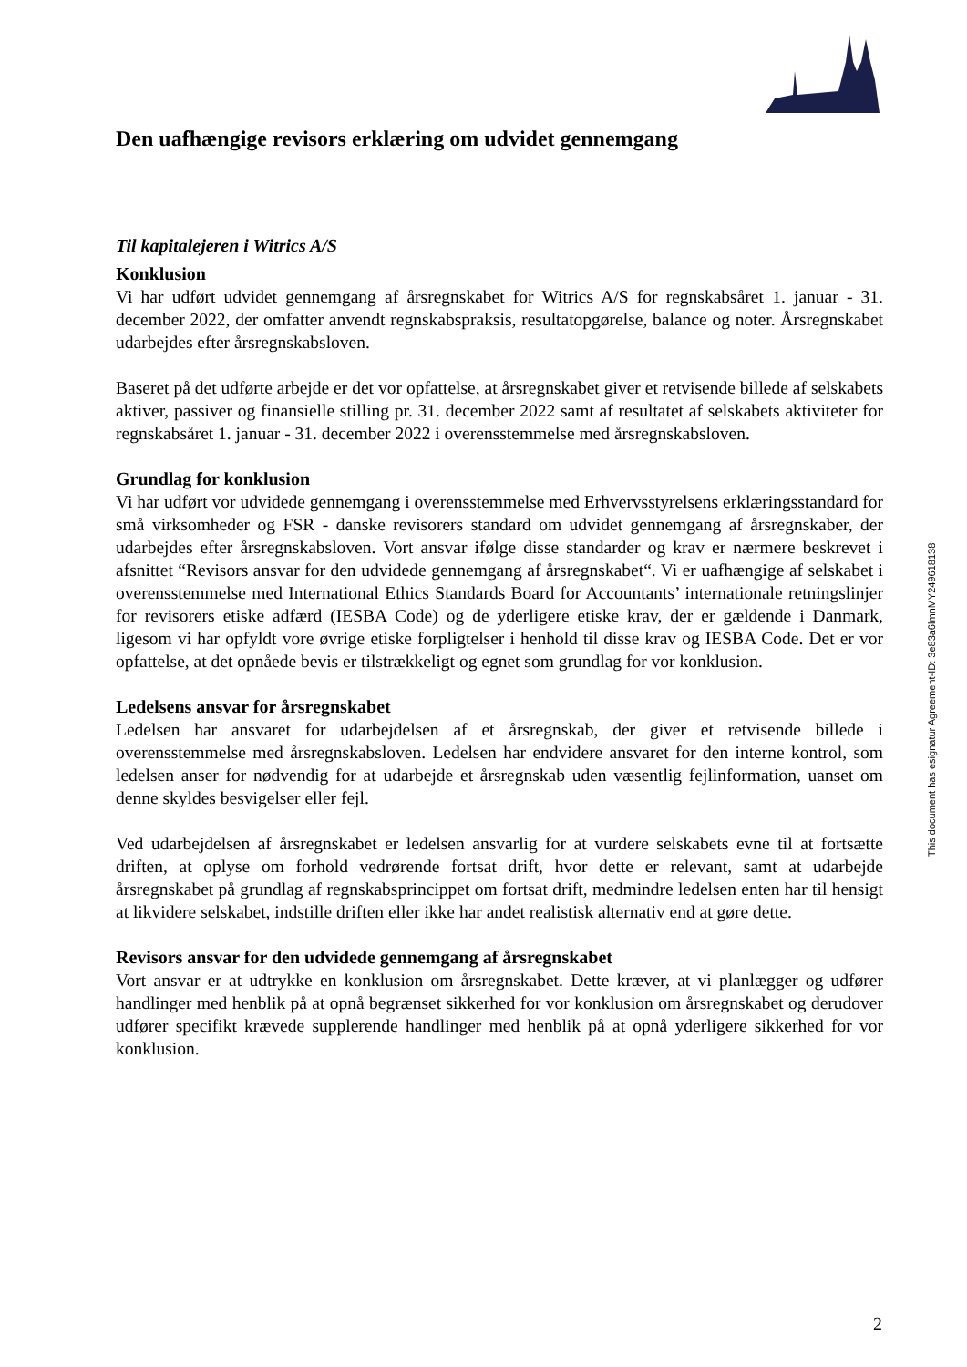Den uafhængige revisors erklæring om udvidet gennemgang
Til kapitalejeren i Witrics A/S
Konklusion
Vi har udført udvidet gennemgang af årsregnskabet for Witrics A/S for regnskabsåret 1. januar - 31. december 2022, der omfatter anvendt regnskabspraksis, resultatopgørelse, balance og noter. Årsregnskabet udarbejdes efter årsregnskabsloven.
Baseret på det udførte arbejde er det vor opfattelse, at årsregnskabet giver et retvisende billede af selskabets aktiver, passiver og finansielle stilling pr. 31. december 2022 samt af resultatet af selskabets aktiviteter for regnskabsåret 1. januar - 31. december 2022 i overensstemmelse med årsregnskabsloven.
Grundlag for konklusion
Vi har udført vor udvidede gennemgang i overensstemmelse med Erhvervsstyrelsens erklæringsstandard for små virksomheder og FSR - danske revisorers standard om udvidet gennemgang af årsregnskaber, der udarbejdes efter årsregnskabsloven. Vort ansvar ifølge disse standarder og krav er nærmere beskrevet i afsnittet “Revisors ansvar for den udvidede gennemgang af årsregnskabet“. Vi er uafhængige af selskabet i overensstemmelse med International Ethics Standards Board for Accountants’ internationale retningslinjer for revisorers etiske adfærd (IESBA Code) og de yderligere etiske krav, der er gældende i Danmark, ligesom vi har opfyldt vore øvrige etiske forpligtelser i henhold til disse krav og IESBA Code. Det er vor opfattelse, at det opnåede bevis er tilstrækkeligt og egnet som grundlag for vor konklusion.
Ledelsens ansvar for årsregnskabet
Ledelsen har ansvaret for udarbejdelsen af et årsregnskab, der giver et retvisende billede i overensstemmelse med årsregnskabsloven. Ledelsen har endvidere ansvaret for den interne kontrol, som ledelsen anser for nødvendig for at udarbejde et årsregnskab uden væsentlig fejlinformation, uanset om denne skyldes besvigelser eller fejl.
Ved udarbejdelsen af årsregnskabet er ledelsen ansvarlig for at vurdere selskabets evne til at fortsætte driften, at oplyse om forhold vedrørende fortsat drift, hvor dette er relevant, samt at udarbejde årsregnskabet på grundlag af regnskabsprincippet om fortsat drift, medmindre ledelsen enten har til hensigt at likvidere selskabet, indstille driften eller ikke har andet realistisk alternativ end at gøre dette.
Revisors ansvar for den udvidede gennemgang af årsregnskabet
Vort ansvar er at udtrykke en konklusion om årsregnskabet. Dette kræver, at vi planlægger og udfører handlinger med henblik på at opnå begrænset sikkerhed for vor konklusion om årsregnskabet og derudover udfører specifikt krævede supplerende handlinger med henblik på at opnå yderligere sikkerhed for vor konklusion.
This document has esignatur Agreement-ID: 3e83a6lmnMY249618138
2